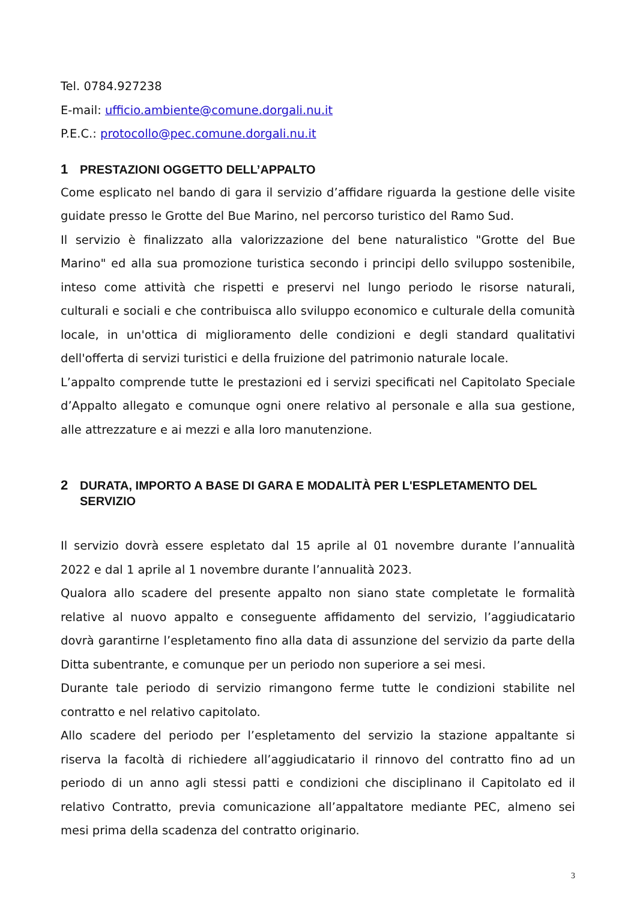Tel. 0784.927238
E-mail: ufficio.ambiente@comune.dorgali.nu.it
P.E.C.: protocollo@pec.comune.dorgali.nu.it
1 PRESTAZIONI OGGETTO DELL’APPALTO
Come esplicato nel bando di gara il servizio d’affidare riguarda la gestione delle visite guidate presso le Grotte del Bue Marino, nel percorso turistico del Ramo Sud.
Il servizio è finalizzato alla valorizzazione del bene naturalistico "Grotte del Bue Marino" ed alla sua promozione turistica secondo i principi dello sviluppo sostenibile, inteso come attività che rispetti e preservi nel lungo periodo le risorse naturali, culturali e sociali e che contribuisca allo sviluppo economico e culturale della comunità locale, in un'ottica di miglioramento delle condizioni e degli standard qualitativi dell'offerta di servizi turistici e della fruizione del patrimonio naturale locale.
L’appalto comprende tutte le prestazioni ed i servizi specificati nel Capitolato Speciale d’Appalto allegato e comunque ogni onere relativo al personale e alla sua gestione, alle attrezzature e ai mezzi e alla loro manutenzione.
2 DURATA, IMPORTO A BASE DI GARA E MODALITÀ PER L'ESPLETAMENTO DEL SERVIZIO
Il servizio dovrà essere espletato dal 15 aprile al 01 novembre durante l’annualità 2022 e dal 1 aprile al 1 novembre durante l’annualità 2023.
Qualora allo scadere del presente appalto non siano state completate le formalità relative al nuovo appalto e conseguente affidamento del servizio, l’aggiudicatario dovrà garantirne l’espletamento fino alla data di assunzione del servizio da parte della Ditta subentrante, e comunque per un periodo non superiore a sei mesi.
Durante tale periodo di servizio rimangono ferme tutte le condizioni stabilite nel contratto e nel relativo capitolato.
Allo scadere del periodo per l’espletamento del servizio la stazione appaltante si riserva la facoltà di richiedere all’aggiudicatario il rinnovo del contratto fino ad un periodo di un anno agli stessi patti e condizioni che disciplinano il Capitolato ed il relativo Contratto, previa comunicazione all’appaltatore mediante PEC, almeno sei mesi prima della scadenza del contratto originario.
3